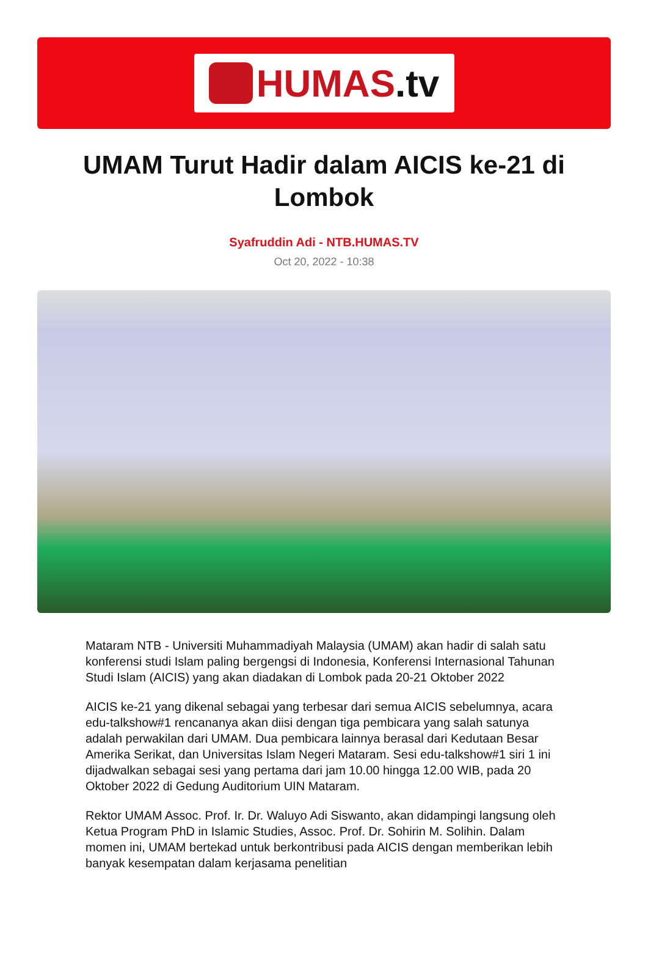HUMAS.tv
UMAM Turut Hadir dalam AICIS ke-21 di Lombok
Syafruddin Adi - NTB.HUMAS.TV
Oct 20, 2022 - 10:38
Mataram NTB - Universiti Muhammadiyah Malaysia (UMAM) akan hadir di salah satu konferensi studi Islam paling bergengsi di Indonesia, Konferensi Internasional Tahunan Studi Islam (AICIS) yang akan diadakan di Lombok pada 20-21 Oktober 2022
AICIS ke-21 yang dikenal sebagai yang terbesar dari semua AICIS sebelumnya, acara edu-talkshow#1 rencananya akan diisi dengan tiga pembicara yang salah satunya adalah perwakilan dari UMAM. Dua pembicara lainnya berasal dari Kedutaan Besar Amerika Serikat, dan Universitas Islam Negeri Mataram. Sesi edu-talkshow#1 siri 1 ini dijadwalkan sebagai sesi yang pertama dari jam 10.00 hingga 12.00 WIB, pada 20 Oktober 2022 di Gedung Auditorium UIN Mataram.
Rektor UMAM Assoc. Prof. Ir. Dr. Waluyo Adi Siswanto, akan didampingi langsung oleh Ketua Program PhD in Islamic Studies, Assoc. Prof. Dr. Sohirin M. Solihin. Dalam momen ini, UMAM bertekad untuk berkontribusi pada AICIS dengan memberikan lebih banyak kesempatan dalam kerjasama penelitian